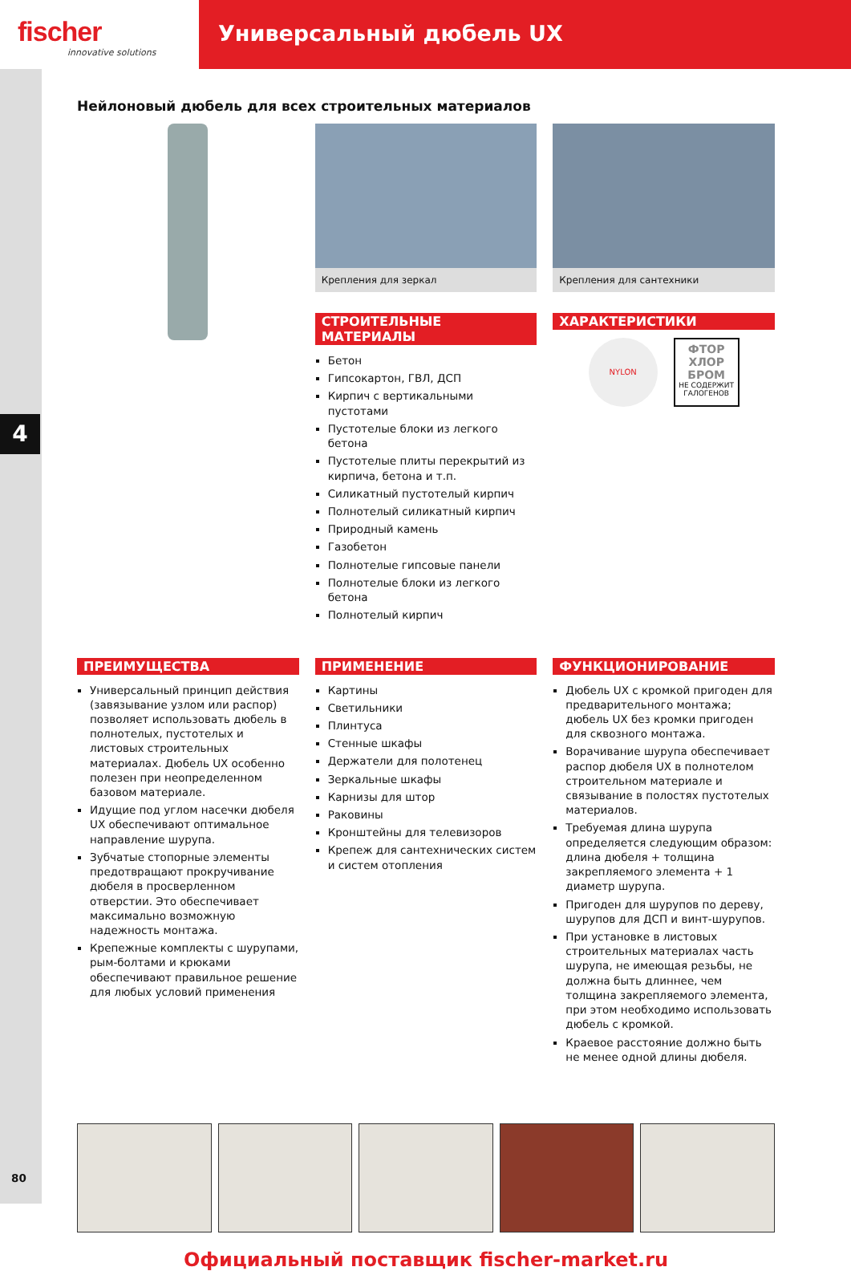fischer
innovative solutions
Универсальный дюбель UX
4
80
Нейлоновый дюбель для всех строительных материалов
Крепления для зеркал
СТРОИТЕЛЬНЫЕ МАТЕРИАЛЫ
Бетон
Гипсокартон, ГВЛ, ДСП
Кирпич с вертикальными пустотами
Пустотелые блоки из легкого бетона
Пустотелые плиты перекрытий из кирпича, бетона и т.п.
Силикатный пустотелый кирпич
Полнотелый силикатный кирпич
Природный камень
Газобетон
Полнотелые гипсовые панели
Полнотелые блоки из легкого бетона
Полнотелый кирпич
Крепления для сантехники
ХАРАКТЕРИСТИКИ
NYLON
ФТОР ХЛОР БРОМ
НЕ СОДЕРЖИТ ГАЛОГЕНОВ
ПРЕИМУЩЕСТВА
Универсальный принцип действия (завязывание узлом или распор) позволяет использовать дюбель в полнотелых, пустотелых и листовых строительных материалах. Дюбель UX особенно полезен при неопределенном базовом материале.
Идущие под углом насечки дюбеля UX обеспечивают оптимальное направление шурупа.
Зубчатые стопорные элементы предотвращают прокручивание дюбеля в просверленном отверстии. Это обеспечивает максимально возможную надежность монтажа.
Крепежные комплекты с шурупами, рым-болтами и крюками обеспечивают правильное решение для любых условий применения
ПРИМЕНЕНИЕ
Картины
Светильники
Плинтуса
Стенные шкафы
Держатели для полотенец
Зеркальные шкафы
Карнизы для штор
Раковины
Кронштейны для телевизоров
Крепеж для сантехнических систем и систем отопления
ФУНКЦИОНИРОВАНИЕ
Дюбель UX с кромкой пригоден для предварительного монтажа; дюбель UX без кромки пригоден для сквозного монтажа.
Ворачивание шурупа обеспечивает распор дюбеля UX в полнотелом строительном материале и связывание в полостях пустотелых материалов.
Требуемая длина шурупа определяется следующим образом: длина дюбеля + толщина закрепляемого элемента + 1 диаметр шурупа.
Пригоден для шурупов по дереву, шурупов для ДСП и винт-шурупов.
При установке в листовых строительных материалах часть шурупа, не имеющая резьбы, не должна быть длиннее, чем толщина закрепляемого элемента, при этом необходимо использовать дюбель с кромкой.
Краевое расстояние должно быть не менее одной длины дюбеля.
Официальный поставщик fischer-market.ru